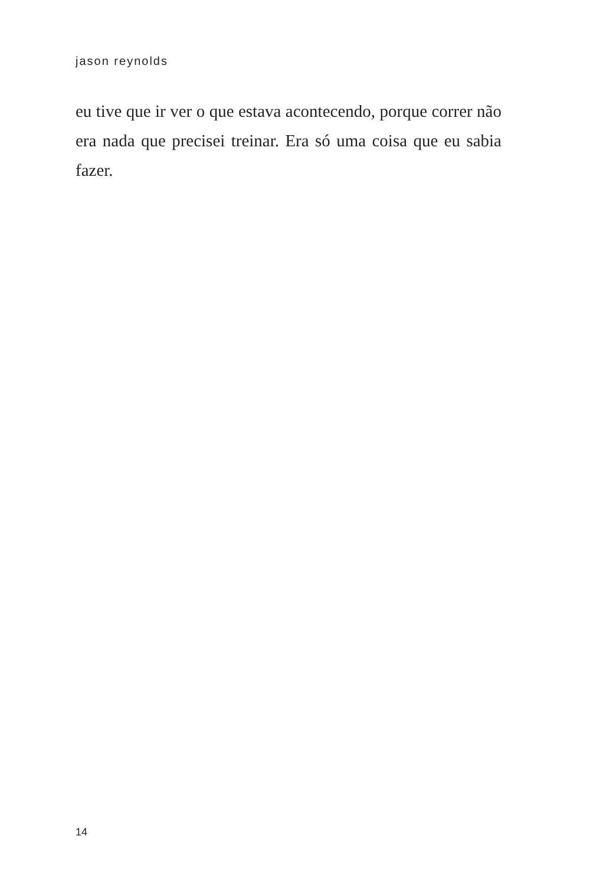jason reynolds
eu tive que ir ver o que estava acontecendo, porque correr não era nada que precisei treinar. Era só uma coisa que eu sabia fazer.
14